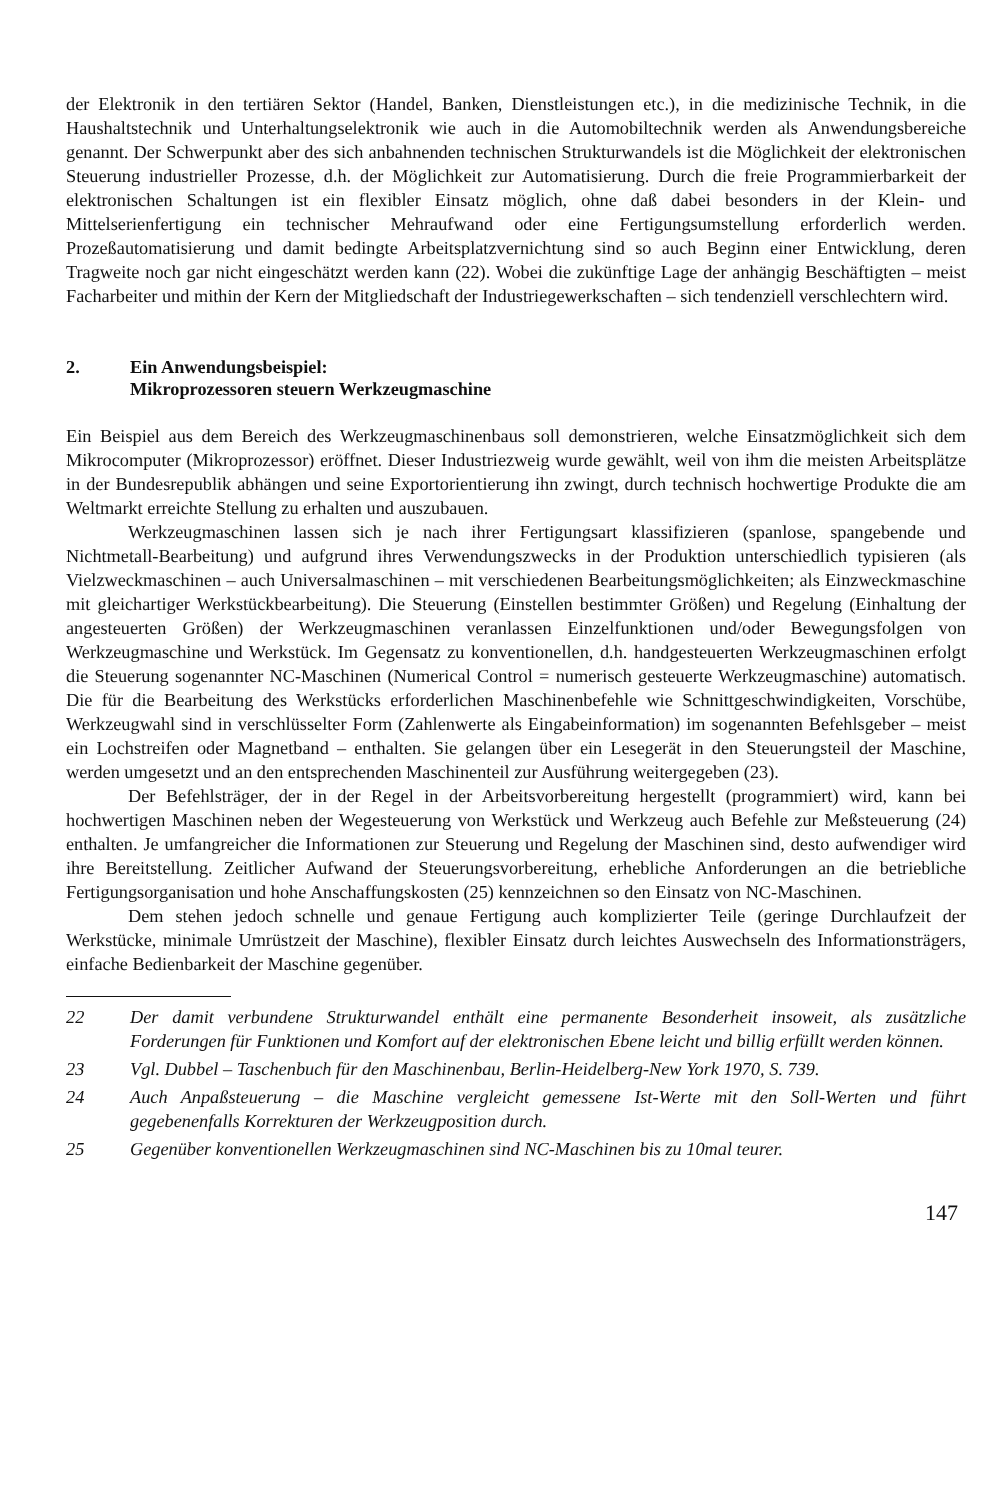der Elektronik in den tertiären Sektor (Handel, Banken, Dienstleistungen etc.), in die medizinische Technik, in die Haushaltstechnik und Unterhaltungselektronik wie auch in die Automobiltechnik werden als Anwendungsbereiche genannt. Der Schwerpunkt aber des sich anbahnenden technischen Strukturwandels ist die Möglichkeit der elektronischen Steuerung industrieller Prozesse, d.h. der Möglichkeit zur Automatisierung. Durch die freie Programmierbarkeit der elektronischen Schaltungen ist ein flexibler Einsatz möglich, ohne daß dabei besonders in der Klein- und Mittelserienfertigung ein technischer Mehraufwand oder eine Fertigungsumstellung erforderlich werden. Prozeßautomatisierung und damit bedingte Arbeitsplatzvernichtung sind so auch Beginn einer Entwicklung, deren Tragweite noch gar nicht eingeschätzt werden kann (22). Wobei die zukünftige Lage der anhängig Beschäftigten – meist Facharbeiter und mithin der Kern der Mitgliedschaft der Industriegewerkschaften – sich tendenziell verschlechtern wird.
2. Ein Anwendungsbeispiel:
Mikroprozessoren steuern Werkzeugmaschine
Ein Beispiel aus dem Bereich des Werkzeugmaschinenbaus soll demonstrieren, welche Einsatzmöglichkeit sich dem Mikrocomputer (Mikroprozessor) eröffnet. Dieser Industriezweig wurde gewählt, weil von ihm die meisten Arbeitsplätze in der Bundesrepublik abhängen und seine Exportorientierung ihn zwingt, durch technisch hochwertige Produkte die am Weltmarkt erreichte Stellung zu erhalten und auszubauen.
Werkzeugmaschinen lassen sich je nach ihrer Fertigungsart klassifizieren (spanlose, spangebende und Nichtmetall-Bearbeitung) und aufgrund ihres Verwendungszwecks in der Produktion unterschiedlich typisieren (als Vielzweckmaschinen – auch Universalmaschinen – mit verschiedenen Bearbeitungsmöglichkeiten; als Einzweckmaschine mit gleichartiger Werkstückbearbeitung). Die Steuerung (Einstellen bestimmter Größen) und Regelung (Einhaltung der angesteuerten Größen) der Werkzeugmaschinen veranlassen Einzelfunktionen und/oder Bewegungsfolgen von Werkzeugmaschine und Werkstück. Im Gegensatz zu konventionellen, d.h. handgesteuerten Werkzeugmaschinen erfolgt die Steuerung sogenannter NC-Maschinen (Numerical Control = numerisch gesteuerte Werkzeugmaschine) automatisch. Die für die Bearbeitung des Werkstücks erforderlichen Maschinenbefehle wie Schnittgeschwindigkeiten, Vorschübe, Werkzeugwahl sind in verschlüsselter Form (Zahlenwerte als Eingabeinformation) im sogenannten Befehlsgeber – meist ein Lochstreifen oder Magnetband – enthalten. Sie gelangen über ein Lesegerät in den Steuerungsteil der Maschine, werden umgesetzt und an den entsprechenden Maschinenteil zur Ausführung weitergegeben (23).
Der Befehlsträger, der in der Regel in der Arbeitsvorbereitung hergestellt (programmiert) wird, kann bei hochwertigen Maschinen neben der Wegesteuerung von Werkstück und Werkzeug auch Befehle zur Meßsteuerung (24) enthalten. Je umfangreicher die Informationen zur Steuerung und Regelung der Maschinen sind, desto aufwendiger wird ihre Bereitstellung. Zeitlicher Aufwand der Steuerungsvorbereitung, erhebliche Anforderungen an die betriebliche Fertigungsorganisation und hohe Anschaffungskosten (25) kennzeichnen so den Einsatz von NC-Maschinen.
Dem stehen jedoch schnelle und genaue Fertigung auch komplizierter Teile (geringe Durchlaufzeit der Werkstücke, minimale Umrüstzeit der Maschine), flexibler Einsatz durch leichtes Auswechseln des Informationsträgers, einfache Bedienbarkeit der Maschine gegenüber.
22 Der damit verbundene Strukturwandel enthält eine permanente Besonderheit insoweit, als zusätzliche Forderungen für Funktionen und Komfort auf der elektronischen Ebene leicht und billig erfüllt werden können.
23 Vgl. Dubbel – Taschenbuch für den Maschinenbau, Berlin-Heidelberg-New York 1970, S. 739.
24 Auch Anpaßsteuerung – die Maschine vergleicht gemessene Ist-Werte mit den Soll-Werten und führt gegebenenfalls Korrekturen der Werkzeugposition durch.
25 Gegenüber konventionellen Werkzeugmaschinen sind NC-Maschinen bis zu 10mal teurer.
147